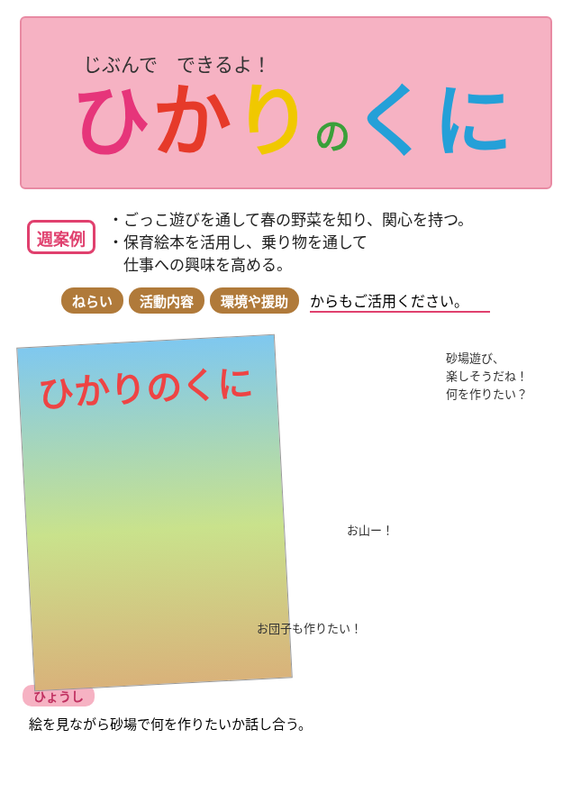じぶんで　できるよ！
ひかりのくに
週案例
・ごっこ遊びを通して春の野菜を知り、関心を持つ。
・保育絵本を活用し、乗り物を通して
　仕事への興味を高める。
ねらい 活動内容 環境や援助 からもご活用ください。
ひかりのくに
砂場遊び、
楽しそうだね！
何を作りたい？
お山ー！
お団子も作りたい！
ひょうし
絵を見ながら砂場で何を作りたいか話し合う。